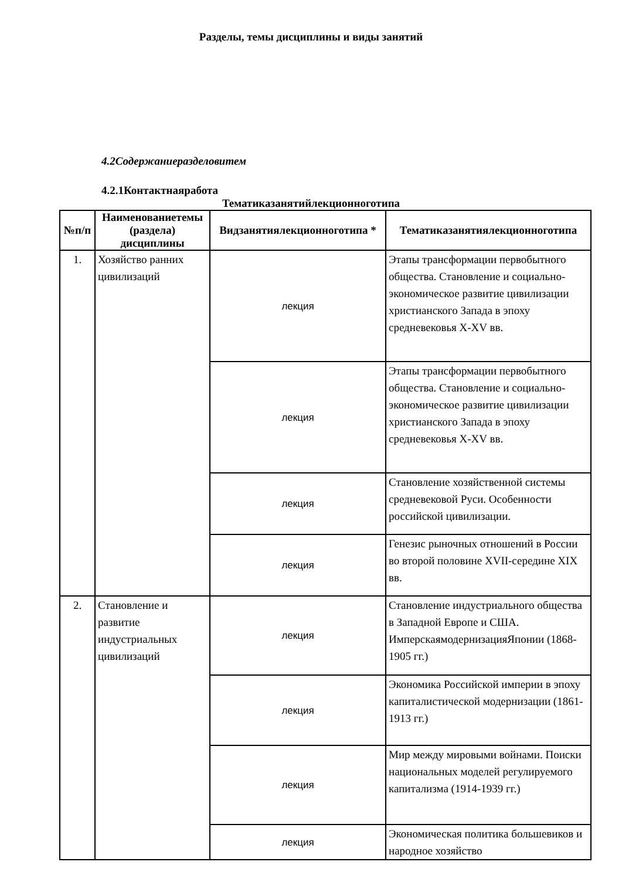Разделы, темы дисциплины и виды занятий
4.2Содержаниеразделовитем
4.2.1Контактнаяработа
Тематиказанятийлекционноготипа
| №п/п | Наименованиетемы (раздела) дисциплины | Видзанятиялекционноготипа * | Тематиказанятиялекционноготипа |
| --- | --- | --- | --- |
| 1. | Хозяйство ранних цивилизаций | лекция | Этапы трансформации первобытного общества. Становление и социально-экономическое развитие цивилизации христианского Запада в эпоху средневековья X-XV вв. |
| | | лекция | Этапы трансформации первобытного общества. Становление и социально-экономическое развитие цивилизации христианского Запада в эпоху средневековья X-XV вв. |
| | | лекция | Становление хозяйственной системы средневековой Руси. Особенности российской цивилизации. |
| | | лекция | Генезис рыночных отношений в России во второй половине XVII-середине XIX вв. |
| 2. | Становление и развитие индустриальных цивилизаций | лекция | Становление индустриального общества в Западной Европе и США. ИмперскаямодернизацияЯпонии (1868-1905 гг.) |
| | | лекция | Экономика Российской империи в эпоху капиталистической модернизации (1861-1913 гг.) |
| | | лекция | Мир между мировыми войнами. Поиски национальных моделей регулируемого капитализма (1914-1939 гг.) |
| | | лекция | Экономическая политика большевиков и народное хозяйство |